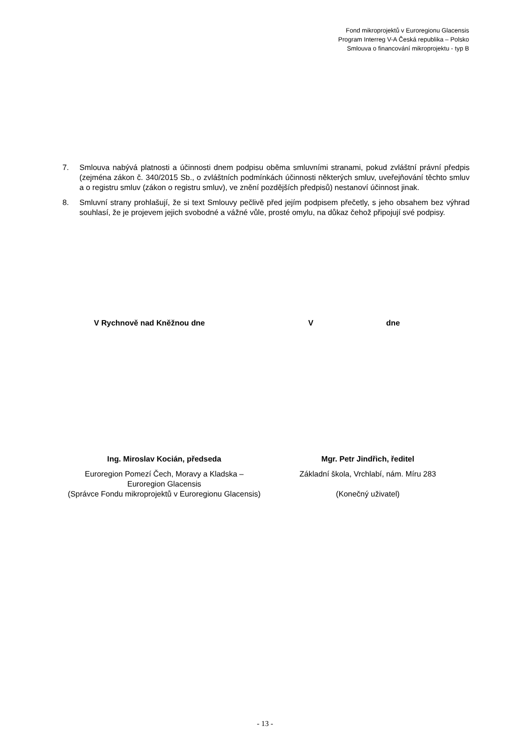Fond mikroprojektů v Euroregionu Glacensis
Program Interreg V-A Česká republika – Polsko
Smlouva o financování mikroprojektu - typ B
7. Smlouva nabývá platnosti a účinnosti dnem podpisu oběma smluvními stranami, pokud zvláštní právní předpis (zejména zákon č. 340/2015 Sb., o zvláštních podmínkách účinnosti některých smluv, uveřejňování těchto smluv a o registru smluv (zákon o registru smluv), ve znění pozdějších předpisů) nestanoví účinnost jinak.
8. Smluvní strany prohlašují, že si text Smlouvy pečlivě před jejím podpisem přečetly, s jeho obsahem bez výhrad souhlasí, že je projevem jejich svobodné a vážné vůle, prosté omylu, na důkaz čehož připojují své podpisy.
V Rychnově nad Kněžnou dne V dne
Ing. Miroslav Kocián, předseda
Euroregion Pomezí Čech, Moravy a Kladska –
Euroregion Glacensis
(Správce Fondu mikroprojektů v Euroregionu Glacensis)
Mgr. Petr Jindřich, ředitel
Základní škola, Vrchlabí, nám. Míru 283
(Konečný uživatel)
- 13 -